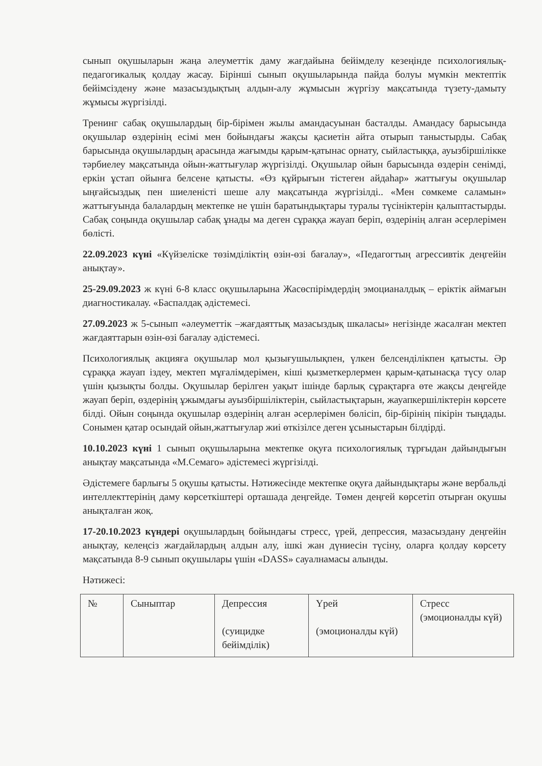сынып оқушыларын жаңа әлеуметтік даму жағдайына бейімделу кезеңінде психологиялық- педагогикалық қолдау жасау. Бірінші сынып оқушыларында пайда болуы мүмкін мектептік бейімсіздену және мазасыздықтың алдын-алу жұмысын жүргізу мақсатында түзету-дамыту жұмысы жүргізілді.
Тренинг сабақ оқушылардың бір-бірімен жылы амандасуынан басталды. Амандасу барысында оқушылар өздерінің есімі мен бойындағы жақсы қасиетін айта отырып таныстырды. Сабақ барысында оқушылардың арасында жағымды қарым-қатынас орнату, сыйластыққа, ауызбіршілікке тәрбиелеу мақсатында ойын-жаттығулар жүргізілді. Оқушылар ойын барысында өздерін сенімді, еркін ұстап ойынға белсене қатысты. «Өз құйрығын тістеген айдаһар» жаттығуы оқушылар ыңғайсыздық пен шиеленісті шеше алу мақсатында жүргізілді.. «Мен сөмкеме саламын» жаттығуында балалардың мектепке не үшін баратындықтары туралы түсініктерін қалыптастырды. Сабақ соңында оқушылар сабақ ұнады ма деген сұраққа жауап беріп, өздерінің алған әсерлерімен бөлісті.
22.09.2023 күні «Күйзеліске төзімділіктің өзін-өзі бағалау», «Педагогтың агрессивтік деңгейін анықтау».
25-29.09.2023 ж күні 6-8 класс оқушыларына Жасөспірімдердің эмоцианалдық – еріктік аймағын диагностикалау. «Баспалдақ әдістемесі.
27.09.2023 ж 5-сынып «әлеуметтік –жағдаяттық мазасыздық шкаласы» негізінде жасалған мектеп жағдаяттарын өзін-өзі бағалау әдістемесі.
Психологиялық акцияға оқушылар мол қызығушылықпен, үлкен белсенділікпен қатысты. Әр сұраққа жауап іздеу, мектеп мұғалімдерімен, кіші қызметкерлермен қарым-қатынасқа түсу олар үшін қызықты болды. Оқушылар берілген уақыт ішінде барлық сұрақтарға өте жақсы деңгейде жауап беріп, өздерінің ұжымдағы ауызбіршіліктерін, сыйластықтарын, жауапкершіліктерін көрсете білді. Ойын соңында оқушылар өздерінің алған әсерлерімен бөлісіп, бір-бірінің пікірін тыңдады. Сонымен қатар осындай ойын,жаттығулар жиі өткізілсе деген ұсыныстарын білдірді.
10.10.2023 күні 1 сынып оқушыларына мектепке оқуға психологиялық тұрғыдан дайындығын анықтау мақсатында «М.Семаго» әдістемесі жүргізілді.
Әдістемеге барлығы 5 оқушы қатысты. Нәтижесінде мектепке оқуға дайындықтары және вербальді интеллекттерінің даму көрсеткіштері орташада деңгейде. Төмен деңгей көрсетіп отырған оқушы анықталған жоқ.
17-20.10.2023 күндері оқушылардың бойындағы стресс, үрей, депрессия, мазасыздану деңгейін анықтау, келеңсіз жағдайлардың алдын алу, ішкі жан дүниесін түсіну, оларға қолдау көрсету мақсатында 8-9 сынып оқушылары үшін «DASS» сауалнамасы алынды.
Нәтижесі:
| № | Сыныптар | Депрессия (суицидке бейімділік) | Үрей (эмоционалды күй) | Стресс (эмоционалды күй) |